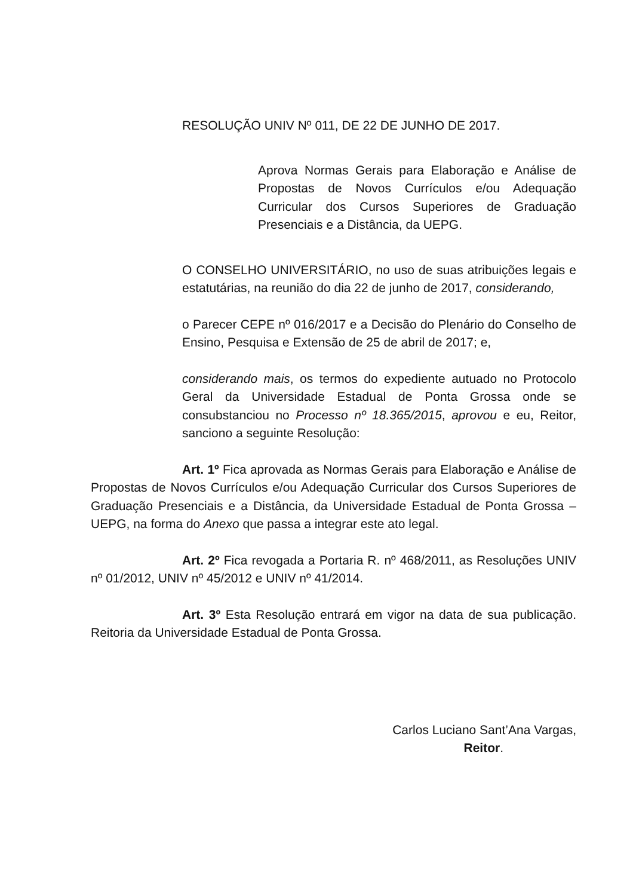RESOLUÇÃO UNIV Nº 011, DE 22 DE JUNHO DE 2017.
Aprova Normas Gerais para Elaboração e Análise de Propostas de Novos Currículos e/ou Adequação Curricular dos Cursos Superiores de Graduação Presenciais e a Distância, da UEPG.
O CONSELHO UNIVERSITÁRIO, no uso de suas atribuições legais e estatutárias, na reunião do dia 22 de junho de 2017, considerando,
o Parecer CEPE nº 016/2017 e a Decisão do Plenário do Conselho de Ensino, Pesquisa e Extensão de 25 de abril de 2017; e,
considerando mais, os termos do expediente autuado no Protocolo Geral da Universidade Estadual de Ponta Grossa onde se consubstanciou no Processo nº 18.365/2015, aprovou e eu, Reitor, sanciono a seguinte Resolução:
Art. 1º Fica aprovada as Normas Gerais para Elaboração e Análise de Propostas de Novos Currículos e/ou Adequação Curricular dos Cursos Superiores de Graduação Presenciais e a Distância, da Universidade Estadual de Ponta Grossa – UEPG, na forma do Anexo que passa a integrar este ato legal.
Art. 2º Fica revogada a Portaria R. nº 468/2011, as Resoluções UNIV nº 01/2012, UNIV nº 45/2012 e UNIV nº 41/2014.
Art. 3º Esta Resolução entrará em vigor na data de sua publicação. Reitoria da Universidade Estadual de Ponta Grossa.
Carlos Luciano Sant’Ana Vargas,
Reitor.